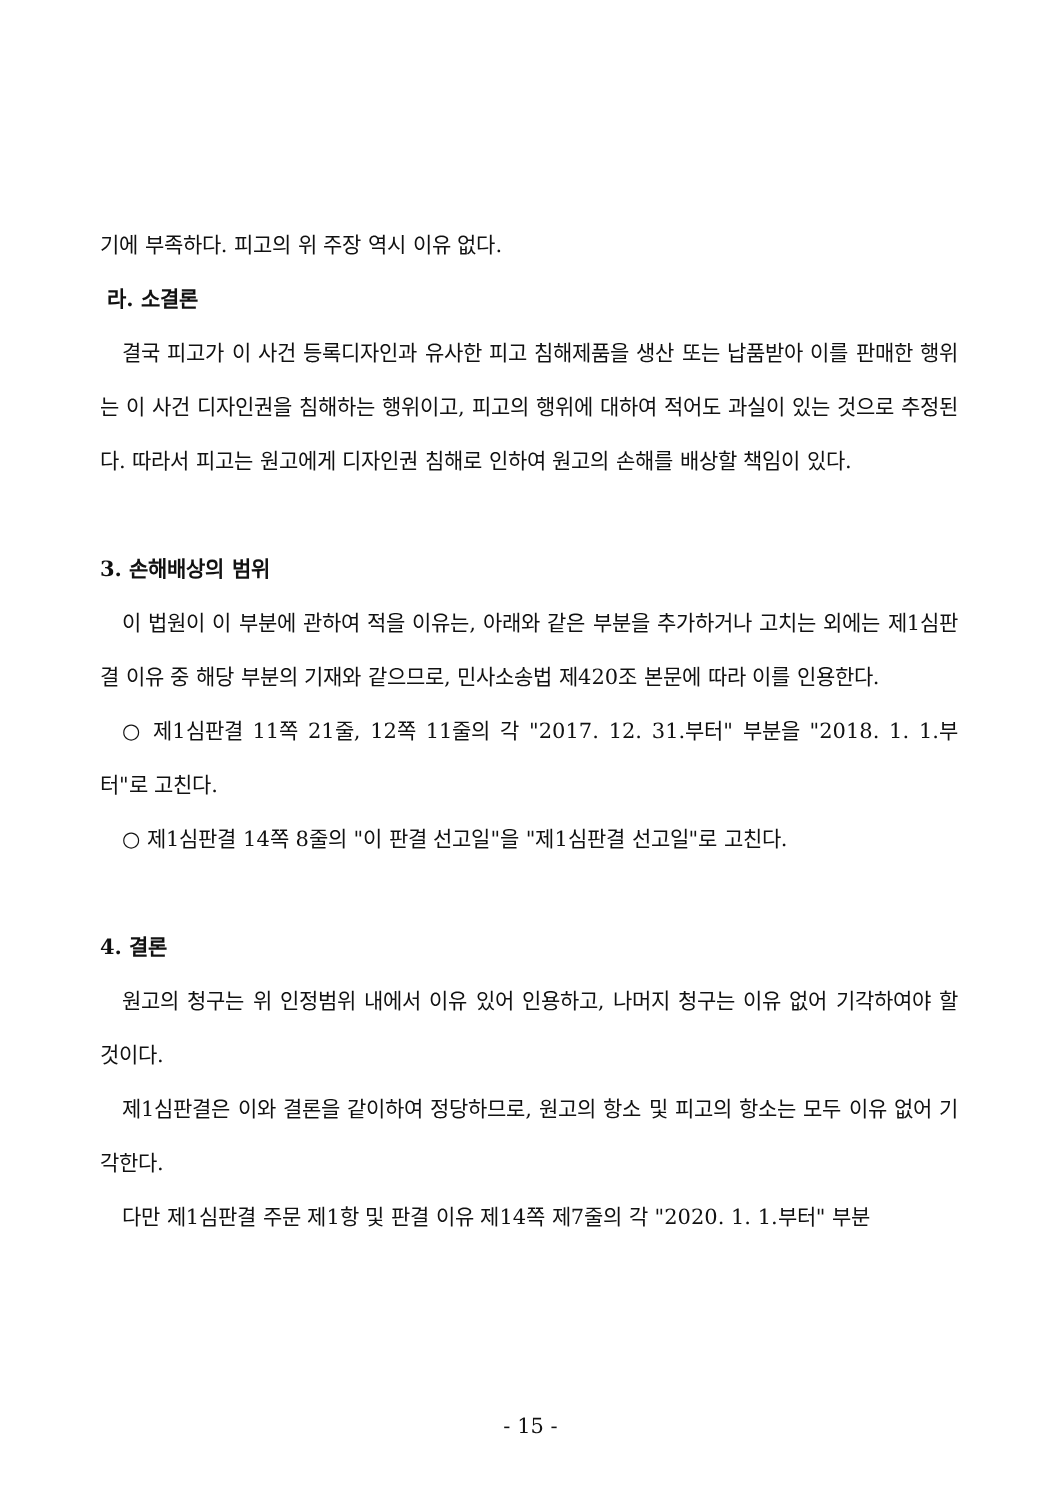기에 부족하다. 피고의 위 주장 역시 이유 없다.
라. 소결론
결국 피고가 이 사건 등록디자인과 유사한 피고 침해제품을 생산 또는 납품받아 이를 판매한 행위는 이 사건 디자인권을 침해하는 행위이고, 피고의 행위에 대하여 적어도 과실이 있는 것으로 추정된다. 따라서 피고는 원고에게 디자인권 침해로 인하여 원고의 손해를 배상할 책임이 있다.
3. 손해배상의 범위
이 법원이 이 부분에 관하여 적을 이유는, 아래와 같은 부분을 추가하거나 고치는 외에는 제1심판결 이유 중 해당 부분의 기재와 같으므로, 민사소송법 제420조 본문에 따라 이를 인용한다.
○ 제1심판결 11쪽 21줄, 12쪽 11줄의 각 "2017. 12. 31.부터" 부분을 "2018. 1. 1.부터"로 고친다.
○ 제1심판결 14쪽 8줄의 "이 판결 선고일"을 "제1심판결 선고일"로 고친다.
4. 결론
원고의 청구는 위 인정범위 내에서 이유 있어 인용하고, 나머지 청구는 이유 없어 기각하여야 할 것이다.
제1심판결은 이와 결론을 같이하여 정당하므로, 원고의 항소 및 피고의 항소는 모두 이유 없어 기각한다.
다만 제1심판결 주문 제1항 및 판결 이유 제14쪽 제7줄의 각 "2020. 1. 1.부터" 부분
- 15 -